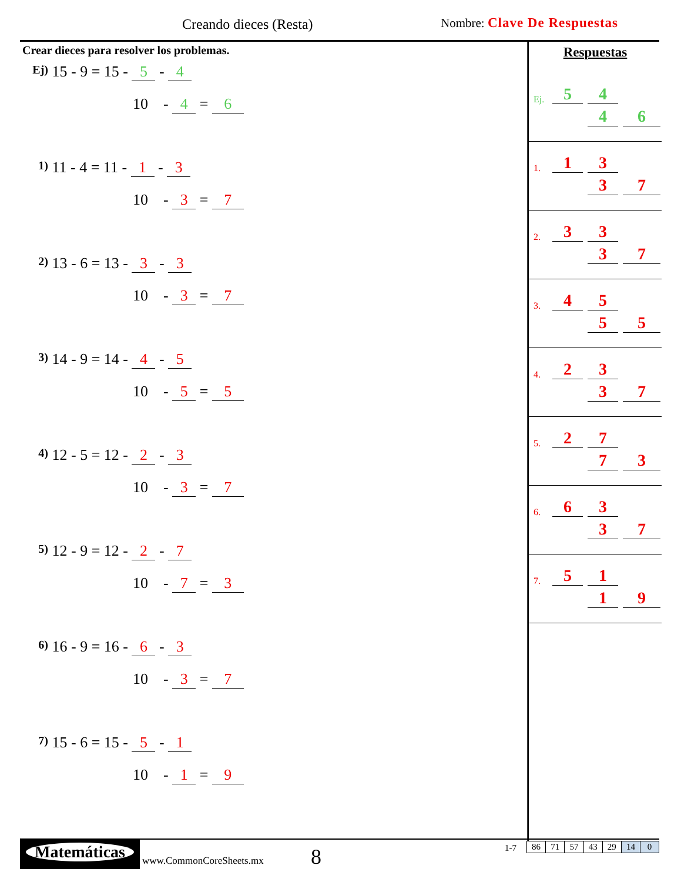Creando dieces (Resta) Nombre: Clave De Respuestas
Crear dieces para resolver los problemas.
Ej) 15 - 9 = 15 - 5 - 4
10 - 4 = 6
1) 11 - 4 = 11 - 1 - 3
10 - 3 = 7
2) 13 - 6 = 13 - 3 - 3
10 - 3 = 7
3) 14 - 9 = 14 - 4 - 5
10 - 5 = 5
4) 12 - 5 = 12 - 2 - 3
10 - 3 = 7
5) 12 - 9 = 12 - 2 - 7
10 - 7 = 3
6) 16 - 9 = 16 - 6 - 3
10 - 3 = 7
7) 15 - 6 = 15 - 5 - 1
10 - 1 = 9
Respuestas
Ej. 5 4
4 6
1. 1 3
3 7
2. 3 3
3 7
3. 4 5
5 5
4. 2 3
3 7
5. 2 7
7 3
6. 6 3
3 7
7. 5 1
1 9
Matemáticas
www.CommonCoreSheets.mx 8 1-7
| 86 | 71 | 57 | 43 | 29 | 14 | 0 |